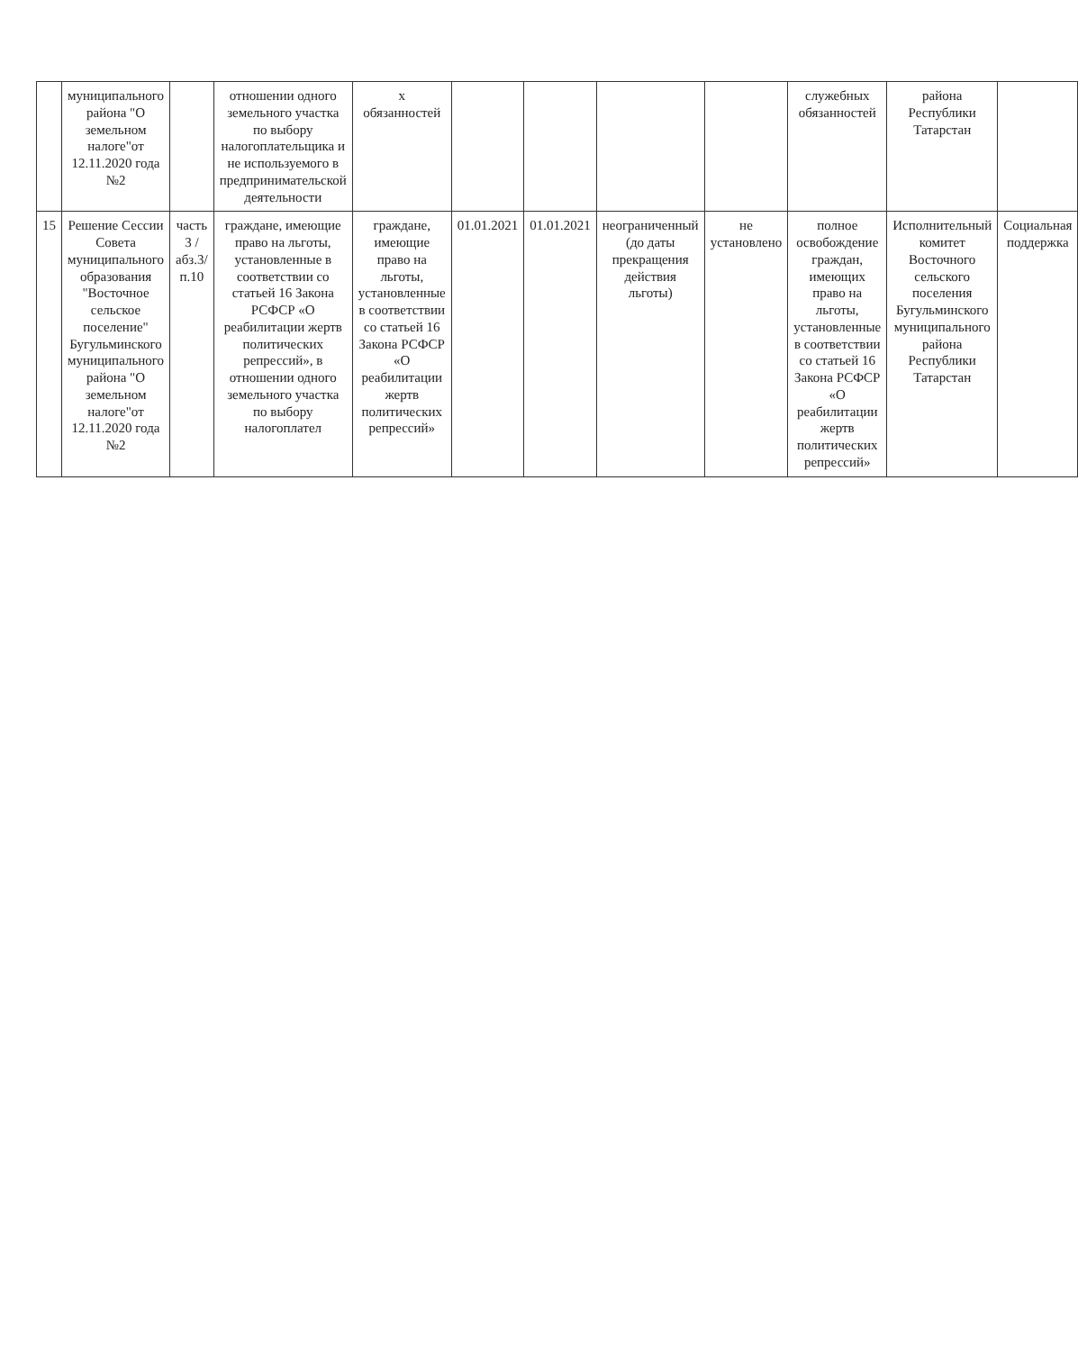| | муниципального района "О земельном налоге"от 12.11.2020 года №2 | | отношении одного земельного участка по выбору налогоплательщика и не используемого в предпринимательской деятельности | х обязанностей | | | | | служебных обязанностей | района Республики Татарстан | |
| 15 | Решение Сессии Совета муниципального образования "Восточное сельское поселение" Бугульминского муниципального района "О земельном налоге"от 12.11.2020 года №2 | часть 3 /абз.3/п.10 | граждане, имеющие право на льготы, установленные в соответствии со статьей 16 Закона РСФСР «О реабилитации жертв политических репрессий», в отношении одного земельного участка по выбору налогоплател | граждане, имеющие право на льготы, установленные в соответствии со статьей 16 Закона РСФСР «О реабилитации жертв политических репрессий» | 01.01.2021 | 01.01.2021 | неограниченный (до даты прекращения действия льготы) | не установлено | полное освобождение граждан, имеющих право на льготы, установленные в соответствии со статьей 16 Закона РСФСР «О реабилитации жертв политических репрессий» | Исполнительный комитет Восточного сельского поселения Бугульминского муниципального района Республики Татарстан | Социальная поддержка |